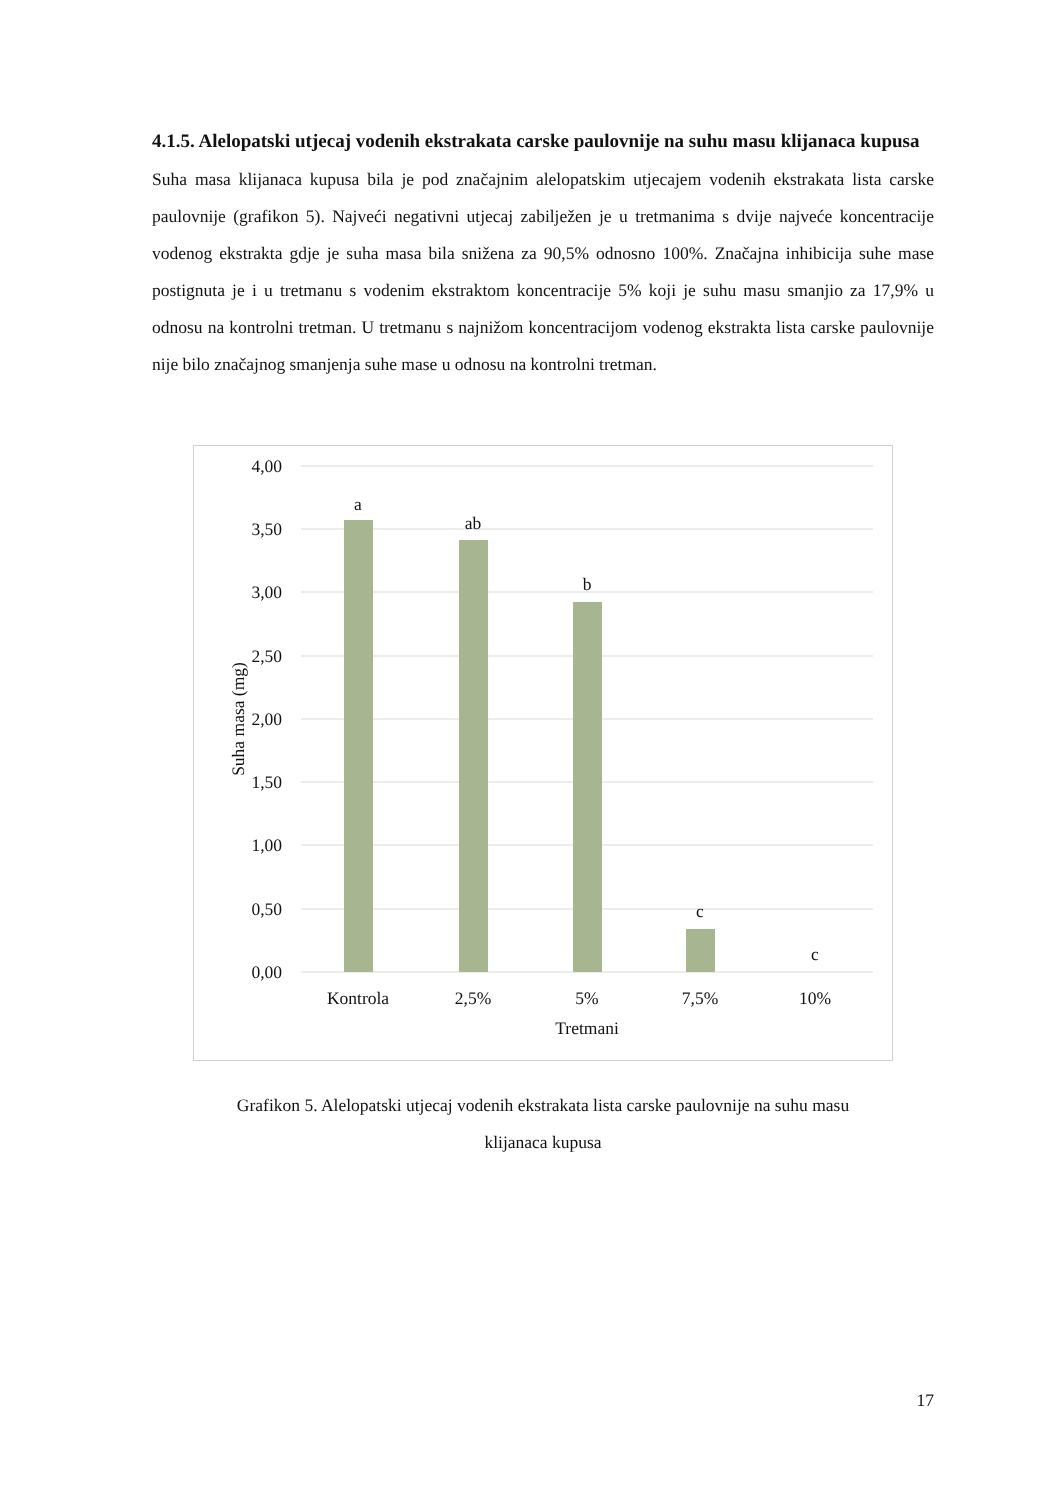4.1.5. Alelopatski utjecaj vodenih ekstrakata carske paulovnije na suhu masu klijanaca kupusa
Suha masa klijanaca kupusa bila je pod značajnim alelopatskim utjecajem vodenih ekstrakata lista carske paulovnije (grafikon 5). Najveći negativni utjecaj zabilježen je u tretmanima s dvije najveće koncentracije vodenog ekstrakta gdje je suha masa bila snižena za 90,5% odnosno 100%. Značajna inhibicija suhe mase postignuta je i u tretmanu s vodenim ekstraktom koncentracije 5% koji je suhu masu smanjio za 17,9% u odnosu na kontrolni tretman. U tretmanu s najnižom koncentracijom vodenog ekstrakta lista carske paulovnije nije bilo značajnog smanjenja suhe mase u odnosu na kontrolni tretman.
4,00
3,50
3,00
2,50
2,00
1,50
1,00
0,50
0,00
Suha masa (mg)
a
ab
b
c
c
Kontrola
2,5%
5%
7,5%
10%
Tretmani
Grafikon 5. Alelopatski utjecaj vodenih ekstrakata lista carske paulovnije na suhu masu
klijanaca kupusa
17